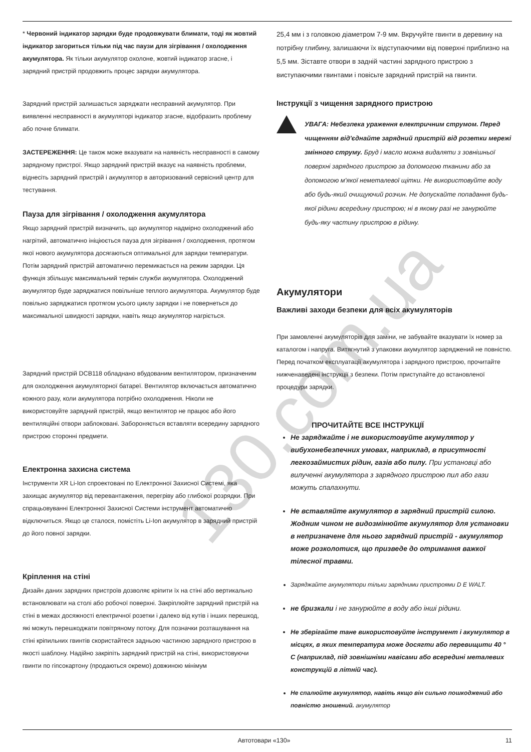* Червоний індикатор зарядки буде продовжувати блимати, тоді як жовтий індикатор загориться тільки під час паузи для зігрівання / охолодження акумулятора. Як тільки акумулятор охолоне, жовтий індикатор згасне, і зарядний пристрій продовжить процес зарядки акумулятора.
Зарядний пристрій залишається заряджати несправний акумулятор. При виявленні несправності в акумуляторі індикатор згасне, відобразить проблему або почне блимати.
ЗАСТЕРЕЖЕННЯ: Це також може вказувати на наявність несправності в самому зарядному пристрої. Якщо зарядний пристрій вказує на наявність проблеми, віднесіть зарядний пристрій і акумулятор в авторизований сервісний центр для тестування.
Пауза для зігрівання / охолодження акумулятора
Якщо зарядний пристрій визначить, що акумулятор надмірно охолоджений або нагрітий, автоматично ініціюється пауза для зігрівання / охолодження, протягом якої нового акумулятора досягаються оптимальної для зарядки температури. Потім зарядний пристрій автоматично перемикається на режим зарядки. Ця функція збільшує максимальний термін служби акумулятора. Охолоджений акумулятор буде заряджатися повільніше теплого акумулятора. Акумулятор буде повільно заряджатися протягом усього циклу зарядки і не повернеться до максимальної швидкості зарядки, навіть якщо акумулятор нагріється.
Зарядний пристрій DCB118 обладнано вбудованим вентилятором, призначеним для охолодження акумуляторної батареї. Вентилятор включається автоматично кожного разу, коли акумулятора потрібно охолодження. Ніколи не використовуйте зарядний пристрій, якщо вентилятор не працює або його вентиляційні отвори заблоковані. Забороняється вставляти всередину зарядного пристрою сторонні предмети.
Електронна захисна система
Інструменти XR Li-Ion спроектовані по Електронної Захисної Системі, яка захищає акумулятор від перевантаження, перегріву або глибокої розрядки. При спрацьовуванні Електронної Захисної Системи інструмент автоматично відключиться. Якщо це сталося, помістіть Li-Ion акумулятор в зарядний пристрій до його повної зарядки.
Кріплення на стіні
Дизайн даних зарядних пристроїв дозволяє кріпити їх на стіні або вертикально встановлювати на столі або робочої поверхні. Закріплюйте зарядний пристрій на стіні в межах досяжності електричної розетки і далеко від кутів і інших перешкод, які можуть перешкоджати повітряному потоку. Для позначки розташування на стіні кріпильних гвинтів скористайтеся задньою частиною зарядного пристрою в якості шаблону. Надійно закріпіть зарядний пристрій на стіні, використовуючи гвинти по гіпсокартону (продаються окремо) довжиною мінімум
25,4 мм і з головкою діаметром 7-9 мм. Вкручуйте гвинти в деревину на потрібну глибину, залишаючи їх відступаючими від поверхні приблизно на 5,5 мм. Зіставте отвори в задній частині зарядного пристрою з виступаючими гвинтами і повісьте зарядний пристрій на гвинти.
Інструкції з чищення зарядного пристрою
УВАГА: Небезпека ураження електричним струмом. Перед чищенням від'єднайте зарядний пристрій від розетки мережі змінного струму. Бруд і масло можна видаляти з зовнішньої поверхні зарядного пристрою за допомогою тканини або за допомогою м'якої неметалевої щітки. Не використовуйте воду або будь-який очищуючий розчин. Не допускайте попадання будь-якої рідини всередину пристрою; ні в якому разі не занурюйте будь-яку частину пристрою в рідину.
Акумулятори
Важливі заходи безпеки для всіх акумуляторів
При замовленні акумуляторів для заміни, не забувайте вказувати їх номер за каталогом і напруга. Витягнутий з упаковки акумулятор заряджений не повністю. Перед початком експлуатації акумулятора і зарядного пристрою, прочитайте нижченаведені інструкції з безпеки. Потім приступайте до встановленої процедури зарядки.
ПРОЧИТАЙТЕ ВСЕ ІНСТРУКЦІЇ
Не заряджайте і не використовуйте акумулятор у вибухонебезпечних умовах, наприклад, в присутності легкозаймистих рідин, газів або пилу. При установці або вилученні акумулятора з зарядного пристрою пил або гази можуть спалахнути.
Не вставляйте акумулятор в зарядний пристрій силою. Жодним чином не видозмінюйте акумулятор для установки в непризначене для нього зарядний пристрій - акумулятор може розколотися, що призведе до отримання важкої тілесної травми.
Заряджайте акумулятори тільки зарядними пристроями D E WALT.
не бризкали і не занурюйте в воду або інші рідини.
Не зберігайте тане використовуйте інструмент і акумулятор в місцях, в яких температура може досягти або перевищити 40 ° C (наприклад, під зовнішніми навісами або всередині металевих конструкцій в літній час).
Не спалюйте акумулятор, навіть якщо він сильно пошкоджений або повністю зношений. акумулятор
130.com.ua
Автотовари «130» 11